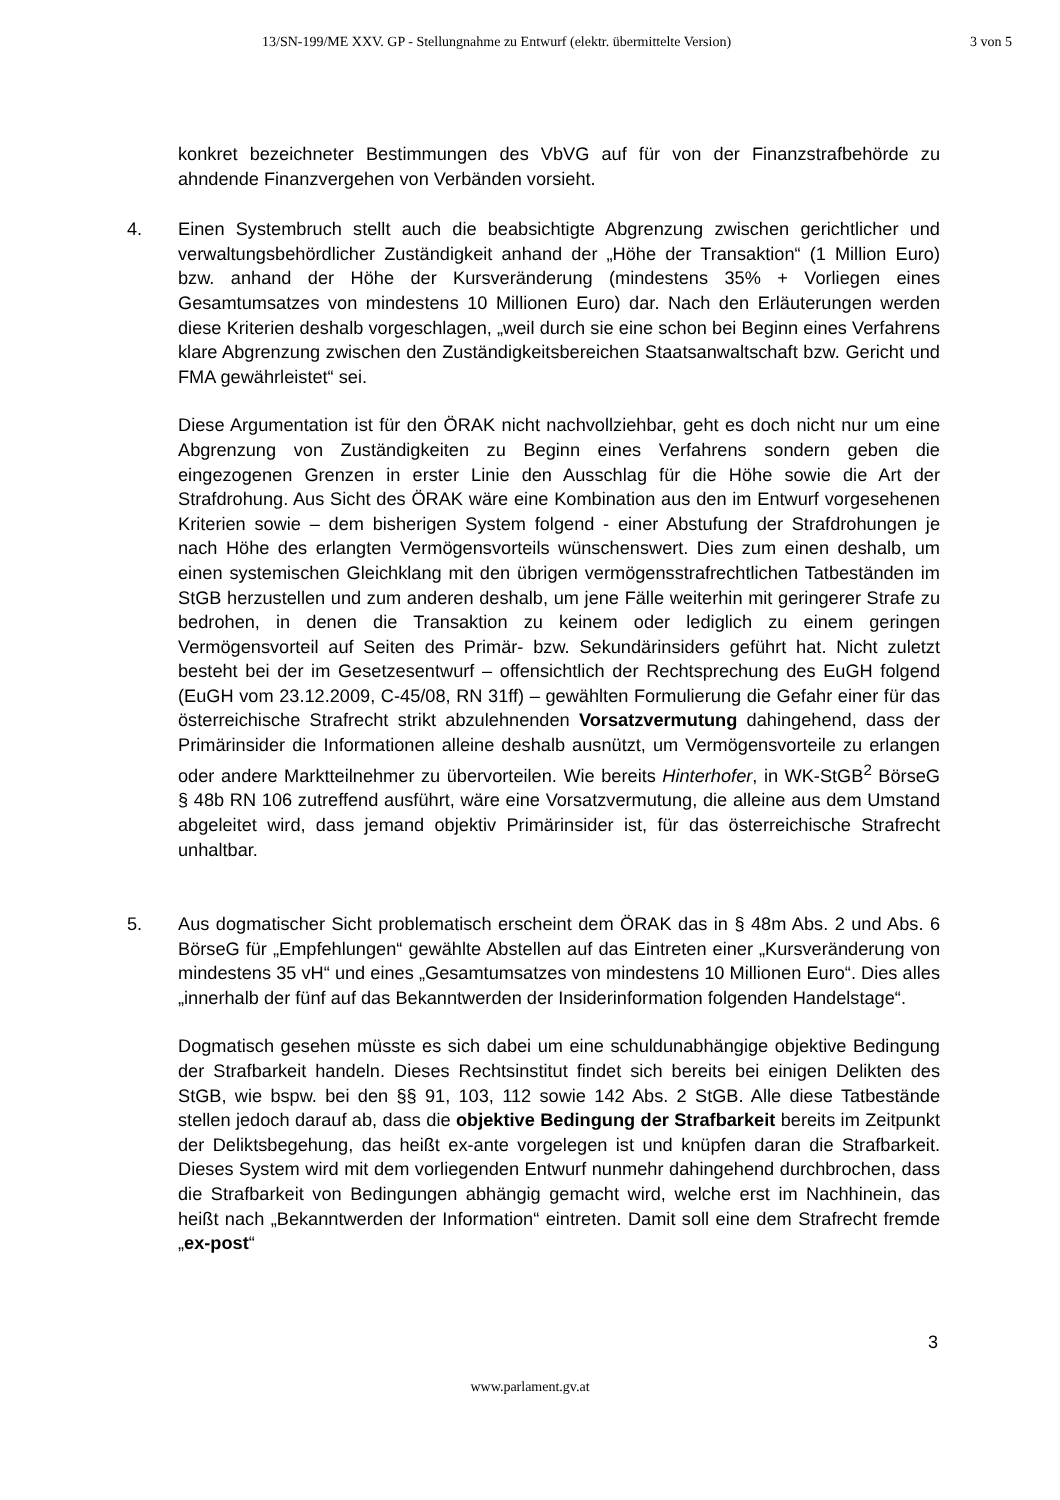13/SN-199/ME XXV. GP - Stellungnahme zu Entwurf (elektr. übermittelte Version) 3 von 5
konkret bezeichneter Bestimmungen des VbVG auf für von der Finanzstrafbehörde zu ahndende Finanzvergehen von Verbänden vorsieht.
4. Einen Systembruch stellt auch die beabsichtigte Abgrenzung zwischen gerichtlicher und verwaltungsbehördlicher Zuständigkeit anhand der „Höhe der Transaktion“ (1 Million Euro) bzw. anhand der Höhe der Kursveränderung (mindestens 35% + Vorliegen eines Gesamtumsatzes von mindestens 10 Millionen Euro) dar. Nach den Erläuterungen werden diese Kriterien deshalb vorgeschlagen, „weil durch sie eine schon bei Beginn eines Verfahrens klare Abgrenzung zwischen den Zuständigkeitsbereichen Staatsanwaltschaft bzw. Gericht und FMA gewährleistet“ sei.
Diese Argumentation ist für den ÖRAK nicht nachvollziehbar, geht es doch nicht nur um eine Abgrenzung von Zuständigkeiten zu Beginn eines Verfahrens sondern geben die eingezogenen Grenzen in erster Linie den Ausschlag für die Höhe sowie die Art der Strafdrohung. Aus Sicht des ÖRAK wäre eine Kombination aus den im Entwurf vorgesehenen Kriterien sowie – dem bisherigen System folgend - einer Abstufung der Strafdrohungen je nach Höhe des erlangten Vermögensvorteils wünschenswert. Dies zum einen deshalb, um einen systemischen Gleichklang mit den übrigen vermögensstrafrechtlichen Tatbeständen im StGB herzustellen und zum anderen deshalb, um jene Fälle weiterhin mit geringerer Strafe zu bedrohen, in denen die Transaktion zu keinem oder lediglich zu einem geringen Vermögensvorteil auf Seiten des Primär- bzw. Sekundärinsiders geführt hat. Nicht zuletzt besteht bei der im Gesetzesentwurf – offensichtlich der Rechtsprechung des EuGH folgend (EuGH vom 23.12.2009, C-45/08, RN 31ff) – gewählten Formulierung die Gefahr einer für das österreichische Strafrecht strikt abzulehnenden Vorsatzvermutung dahingehend, dass der Primärinsider die Informationen alleine deshalb ausnützt, um Vermögensvorteile zu erlangen oder andere Marktteilnehmer zu übervorteilen. Wie bereits Hinterhofer, in WK-StGB<sup>2</sup> BörseG § 48b RN 106 zutreffend ausführt, wäre eine Vorsatzvermutung, die alleine aus dem Umstand abgeleitet wird, dass jemand objektiv Primärinsider ist, für das österreichische Strafrecht unhaltbar.
5. Aus dogmatischer Sicht problematisch erscheint dem ÖRAK das in § 48m Abs. 2 und Abs. 6 BörseG für „Empfehlungen“ gewählte Abstellen auf das Eintreten einer „Kursveränderung von mindestens 35 vH“ und eines „Gesamtumsatzes von mindestens 10 Millionen Euro“. Dies alles „innerhalb der fünf auf das Bekanntwerden der Insiderinformation folgenden Handelstage“.
Dogmatisch gesehen müsste es sich dabei um eine schuldunabhängige objektive Bedingung der Strafbarkeit handeln. Dieses Rechtsinstitut findet sich bereits bei einigen Delikten des StGB, wie bspw. bei den §§ 91, 103, 112 sowie 142 Abs. 2 StGB. Alle diese Tatbestände stellen jedoch darauf ab, dass die objektive Bedingung der Strafbarkeit bereits im Zeitpunkt der Deliktsbegehung, das heißt ex-ante vorgelegen ist und knüpfen daran die Strafbarkeit. Dieses System wird mit dem vorliegenden Entwurf nunmehr dahingehend durchbrochen, dass die Strafbarkeit von Bedingungen abhängig gemacht wird, welche erst im Nachhinein, das heißt nach „Bekanntwerden der Information“ eintreten. Damit soll eine dem Strafrecht fremde „ex-post“
3
www.parlament.gv.at